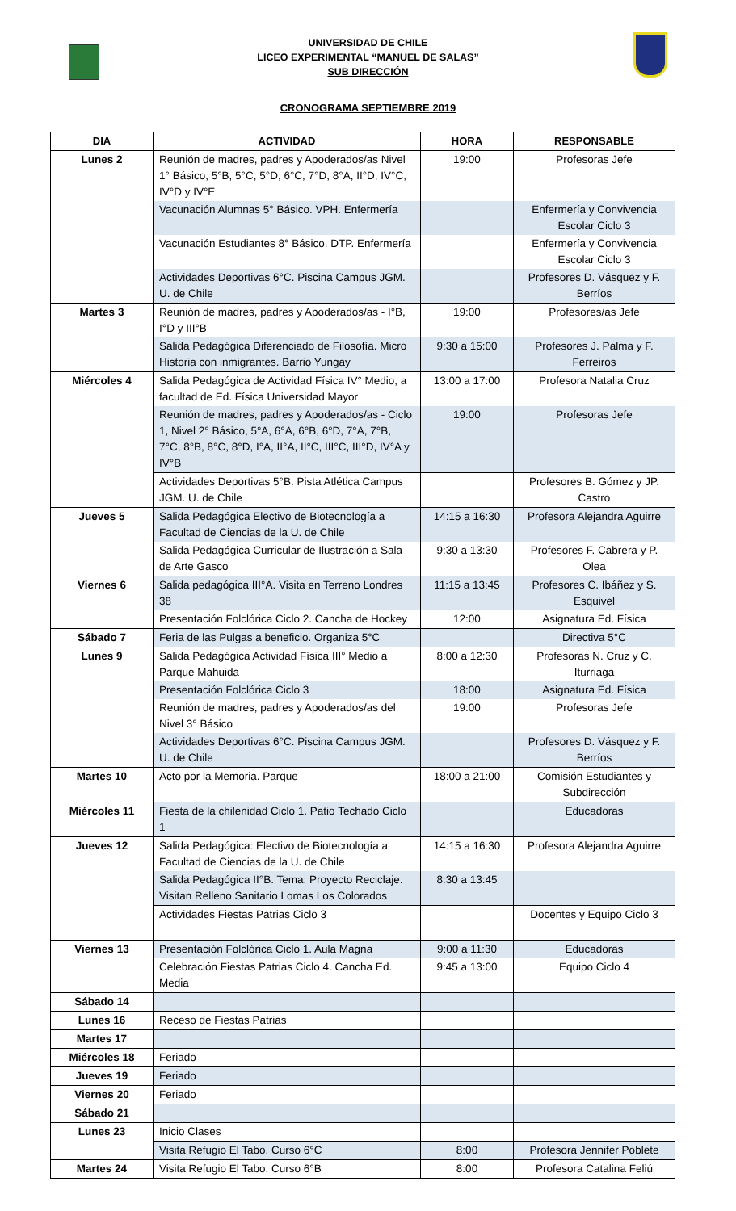UNIVERSIDAD DE CHILE
LICEO EXPERIMENTAL “MANUEL DE SALAS”
SUB DIRECCIÓN
CRONOGRAMA SEPTIEMBRE 2019
| DIA | ACTIVIDAD | HORA | RESPONSABLE |
| --- | --- | --- | --- |
| Lunes 2 | Reunión de madres, padres y Apoderados/as Nivel 1° Básico, 5°B, 5°C, 5°D, 6°C, 7°D, 8°A, II°D, IV°C, IV°D y IV°E | 19:00 | Profesoras Jefe |
| | Vacunación Alumnas 5° Básico. VPH. Enfermería | | Enfermería y Convivencia Escolar Ciclo 3 |
| | Vacunación Estudiantes 8° Básico. DTP. Enfermería | | Enfermería y Convivencia Escolar Ciclo 3 |
| | Actividades Deportivas 6°C. Piscina Campus JGM. U. de Chile | | Profesores D. Vásquez y F. Berríos |
| Martes 3 | Reunión de madres, padres y Apoderados/as - I°B, I°D y III°B | 19:00 | Profesores/as Jefe |
| | Salida Pedagógica Diferenciado de Filosofía. Micro Historia con inmigrantes. Barrio Yungay | 9:30 a 15:00 | Profesores J. Palma y F. Ferreiros |
| Miércoles 4 | Salida Pedagógica de Actividad Física IV° Medio, a facultad de Ed. Física Universidad Mayor | 13:00 a 17:00 | Profesora Natalia Cruz |
| | Reunión de madres, padres y Apoderados/as - Ciclo 1, Nivel 2° Básico, 5°A, 6°A, 6°B, 6°D, 7°A, 7°B, 7°C, 8°B, 8°C, 8°D, I°A, II°A, II°C, III°C, III°D, IV°A y IV°B | 19:00 | Profesoras Jefe |
| | Actividades Deportivas 5°B. Pista Atlética Campus JGM. U. de Chile | | Profesores B. Gómez y JP. Castro |
| Jueves 5 | Salida Pedagógica Electivo de Biotecnología a Facultad de Ciencias de la U. de Chile | 14:15 a 16:30 | Profesora Alejandra Aguirre |
| | Salida Pedagógica Curricular de Ilustración a Sala de Arte Gasco | 9:30 a 13:30 | Profesores F. Cabrera y P. Olea |
| Viernes 6 | Salida pedagógica III°A. Visita en Terreno Londres 38 | 11:15 a 13:45 | Profesores C. Ibáñez y S. Esquivel |
| | Presentación Folclórica Ciclo 2. Cancha de Hockey | 12:00 | Asignatura Ed. Física |
| Sábado 7 | Feria de las Pulgas a beneficio. Organiza 5°C | | Directiva 5°C |
| Lunes 9 | Salida Pedagógica Actividad Física III° Medio a Parque Mahuida | 8:00 a 12:30 | Profesoras N. Cruz y C. Iturriaga |
| | Presentación Folclórica Ciclo 3 | 18:00 | Asignatura Ed. Física |
| | Reunión de madres, padres y Apoderados/as del Nivel 3° Básico | 19:00 | Profesoras Jefe |
| | Actividades Deportivas 6°C. Piscina Campus JGM. U. de Chile | | Profesores D. Vásquez y F. Berríos |
| Martes 10 | Acto por la Memoria. Parque | 18:00 a 21:00 | Comisión Estudiantes y Subdirección |
| Miércoles 11 | Fiesta de la chilenidad Ciclo 1. Patio Techado Ciclo 1 | | Educadoras |
| Jueves 12 | Salida Pedagógica: Electivo de Biotecnología a Facultad de Ciencias de la U. de Chile | 14:15 a 16:30 | Profesora Alejandra Aguirre |
| | Salida Pedagógica II°B. Tema: Proyecto Reciclaje. Visitan Relleno Sanitario Lomas Los Colorados | 8:30 a 13:45 | |
| | Actividades Fiestas Patrias Ciclo 3 | | Docentes y Equipo Ciclo 3 |
| Viernes 13 | Presentación Folclórica Ciclo 1. Aula Magna | 9:00 a 11:30 | Educadoras |
| | Celebración Fiestas Patrias Ciclo 4. Cancha Ed. Media | 9:45 a 13:00 | Equipo Ciclo 4 |
| Sábado 14 | | | |
| Lunes 16 | Receso de Fiestas Patrias | | |
| Martes 17 | | | |
| Miércoles 18 | Feriado | | |
| Jueves 19 | Feriado | | |
| Viernes 20 | Feriado | | |
| Sábado 21 | | | |
| Lunes 23 | Inicio Clases | | |
| | Visita Refugio El Tabo. Curso 6°C | 8:00 | Profesora Jennifer Poblete |
| Martes 24 | Visita Refugio El Tabo. Curso 6°B | 8:00 | Profesora Catalina Feliú |